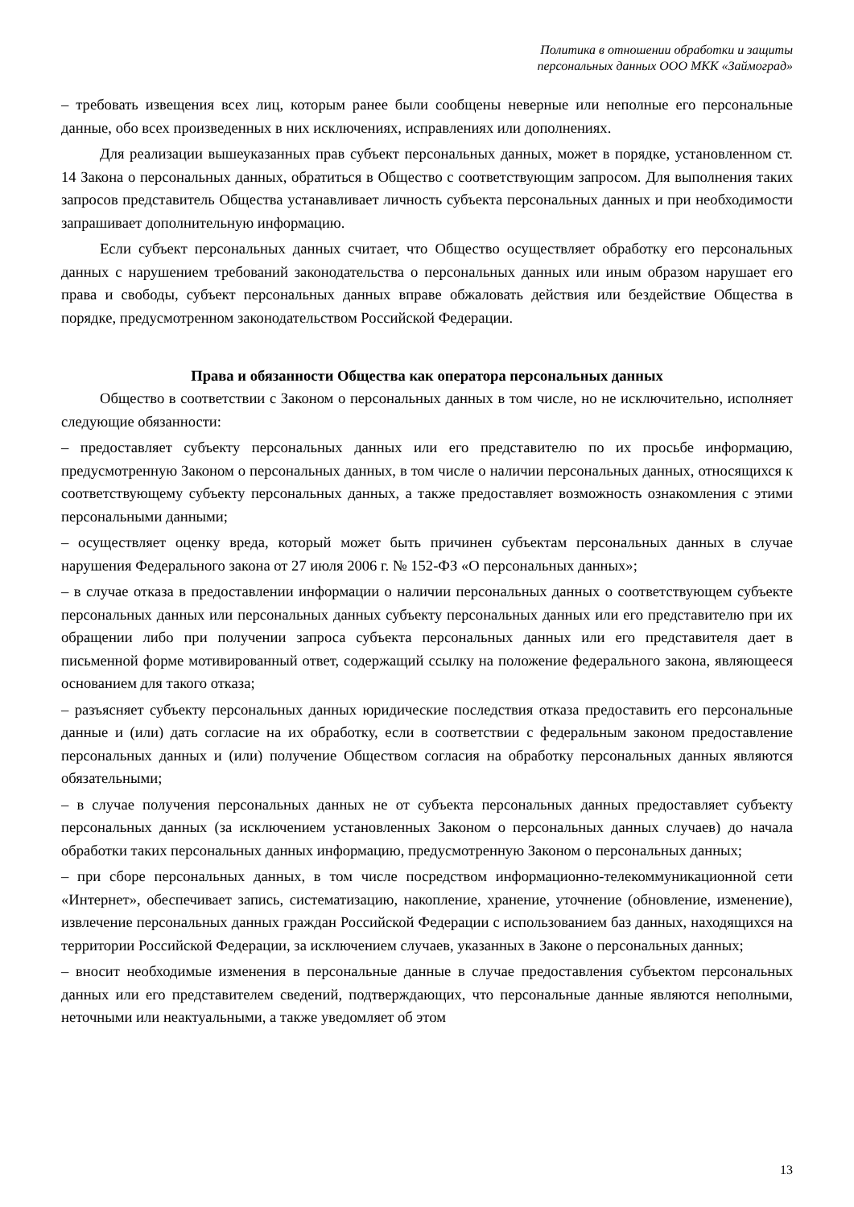Политика в отношении обработки и защиты
персональных данных ООО МКК «Займоград»
– требовать извещения всех лиц, которым ранее были сообщены неверные или неполные его персональные данные, обо всех произведенных в них исключениях, исправлениях или дополнениях.
Для реализации вышеуказанных прав субъект персональных данных, может в порядке, установленном ст. 14 Закона о персональных данных, обратиться в Общество с соответствующим запросом. Для выполнения таких запросов представитель Общества устанавливает личность субъекта персональных данных и при необходимости запрашивает дополнительную информацию.
Если субъект персональных данных считает, что Общество осуществляет обработку его персональных данных с нарушением требований законодательства о персональных данных или иным образом нарушает его права и свободы, субъект персональных данных вправе обжаловать действия или бездействие Общества в порядке, предусмотренном законодательством Российской Федерации.
Права и обязанности Общества как оператора персональных данных
Общество в соответствии с Законом о персональных данных в том числе, но не исключительно, исполняет следующие обязанности:
– предоставляет субъекту персональных данных или его представителю по их просьбе информацию, предусмотренную Законом о персональных данных, в том числе о наличии персональных данных, относящихся к соответствующему субъекту персональных данных, а также предоставляет возможность ознакомления с этими персональными данными;
– осуществляет оценку вреда, который может быть причинен субъектам персональных данных в случае нарушения Федерального закона от 27 июля 2006 г. № 152-ФЗ «О персональных данных»;
– в случае отказа в предоставлении информации о наличии персональных данных о соответствующем субъекте персональных данных или персональных данных субъекту персональных данных или его представителю при их обращении либо при получении запроса субъекта персональных данных или его представителя дает в письменной форме мотивированный ответ, содержащий ссылку на положение федерального закона, являющееся основанием для такого отказа;
– разъясняет субъекту персональных данных юридические последствия отказа предоставить его персональные данные и (или) дать согласие на их обработку, если в соответствии с федеральным законом предоставление персональных данных и (или) получение Обществом согласия на обработку персональных данных являются обязательными;
– в случае получения персональных данных не от субъекта персональных данных предоставляет субъекту персональных данных (за исключением установленных Законом о персональных данных случаев) до начала обработки таких персональных данных информацию, предусмотренную Законом о персональных данных;
– при сборе персональных данных, в том числе посредством информационно-телекоммуникационной сети «Интернет», обеспечивает запись, систематизацию, накопление, хранение, уточнение (обновление, изменение), извлечение персональных данных граждан Российской Федерации с использованием баз данных, находящихся на территории Российской Федерации, за исключением случаев, указанных в Законе о персональных данных;
– вносит необходимые изменения в персональные данные в случае предоставления субъектом персональных данных или его представителем сведений, подтверждающих, что персональные данные являются неполными, неточными или неактуальными, а также уведомляет об этом
13